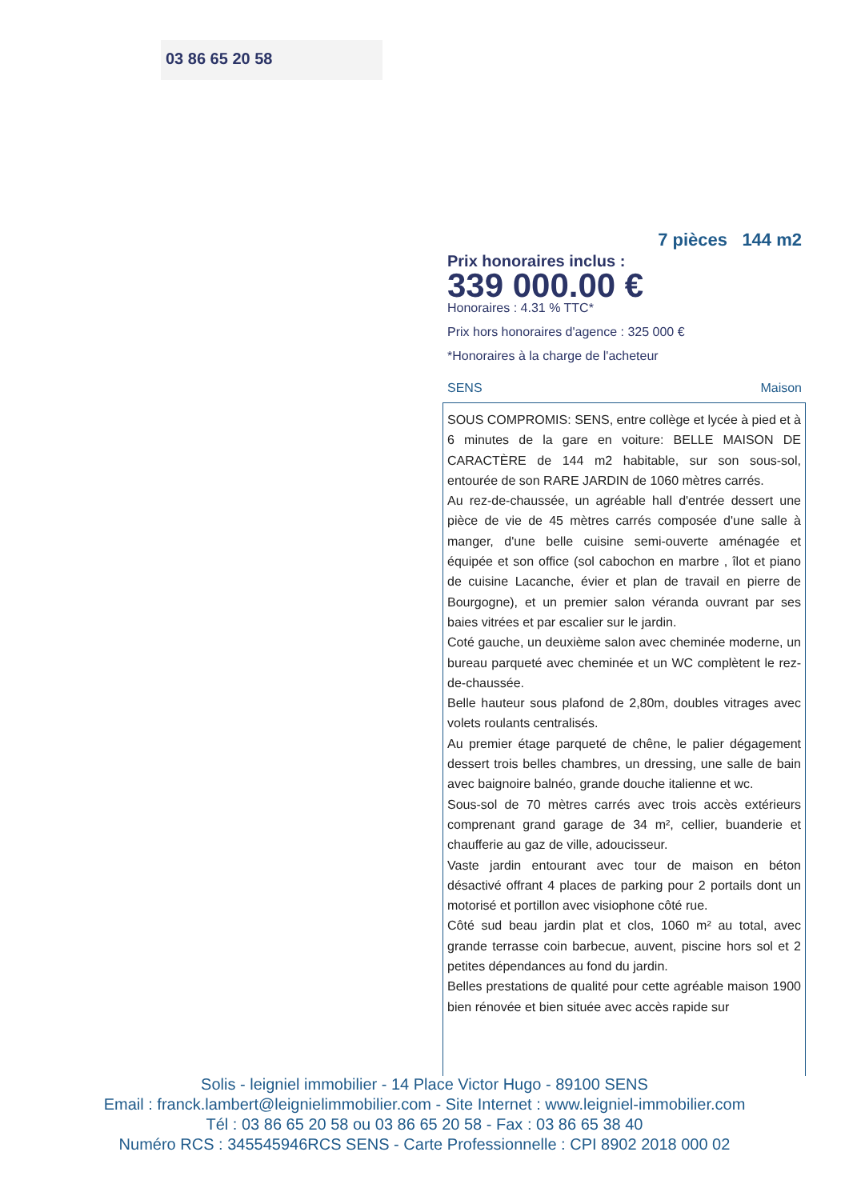03 86 65 20 58
7 pièces 144 m2
Prix honoraires inclus :
339 000.00 €
Honoraires : 4.31 % TTC*
Prix hors honoraires d'agence : 325 000 €
*Honoraires à la charge de l'acheteur
SENS Maison
SOUS COMPROMIS: SENS, entre collège et lycée à pied et à 6 minutes de la gare en voiture: BELLE MAISON DE CARACTÈRE de 144 m2 habitable, sur son sous-sol, entourée de son RARE JARDIN de 1060 mètres carrés.
Au rez-de-chaussée, un agréable hall d'entrée dessert une pièce de vie de 45 mètres carrés composée d'une salle à manger, d'une belle cuisine semi-ouverte aménagée et équipée et son office (sol cabochon en marbre , îlot et piano de cuisine Lacanche, évier et plan de travail en pierre de Bourgogne), et un premier salon véranda ouvrant par ses baies vitrées et par escalier sur le jardin.
Coté gauche, un deuxième salon avec cheminée moderne, un bureau parqueté avec cheminée et un WC complètent le rez-de-chaussée.
Belle hauteur sous plafond de 2,80m, doubles vitrages avec volets roulants centralisés.
Au premier étage parqueté de chêne, le palier dégagement dessert trois belles chambres, un dressing, une salle de bain avec baignoire balnéo, grande douche italienne et wc.
Sous-sol de 70 mètres carrés avec trois accès extérieurs comprenant grand garage de 34 m², cellier, buanderie et chaufferie au gaz de ville, adoucisseur.
Vaste jardin entourant avec tour de maison en béton désactivé offrant 4 places de parking pour 2 portails dont un motorisé et portillon avec visiophone côté rue.
Côté sud beau jardin plat et clos, 1060 m² au total, avec grande terrasse coin barbecue, auvent, piscine hors sol et 2 petites dépendances au fond du jardin.
Belles prestations de qualité pour cette agréable maison 1900 bien rénovée et bien située avec accès rapide sur
Solis - leigniel immobilier - 14 Place Victor Hugo - 89100 SENS
Email : franck.lambert@leignielimmobilier.com - Site Internet : www.leigniel-immobilier.com
Tél : 03 86 65 20 58 ou 03 86 65 20 58 - Fax : 03 86 65 38 40
Numéro RCS : 345545946RCS SENS - Carte Professionnelle : CPI 8902 2018 000 02